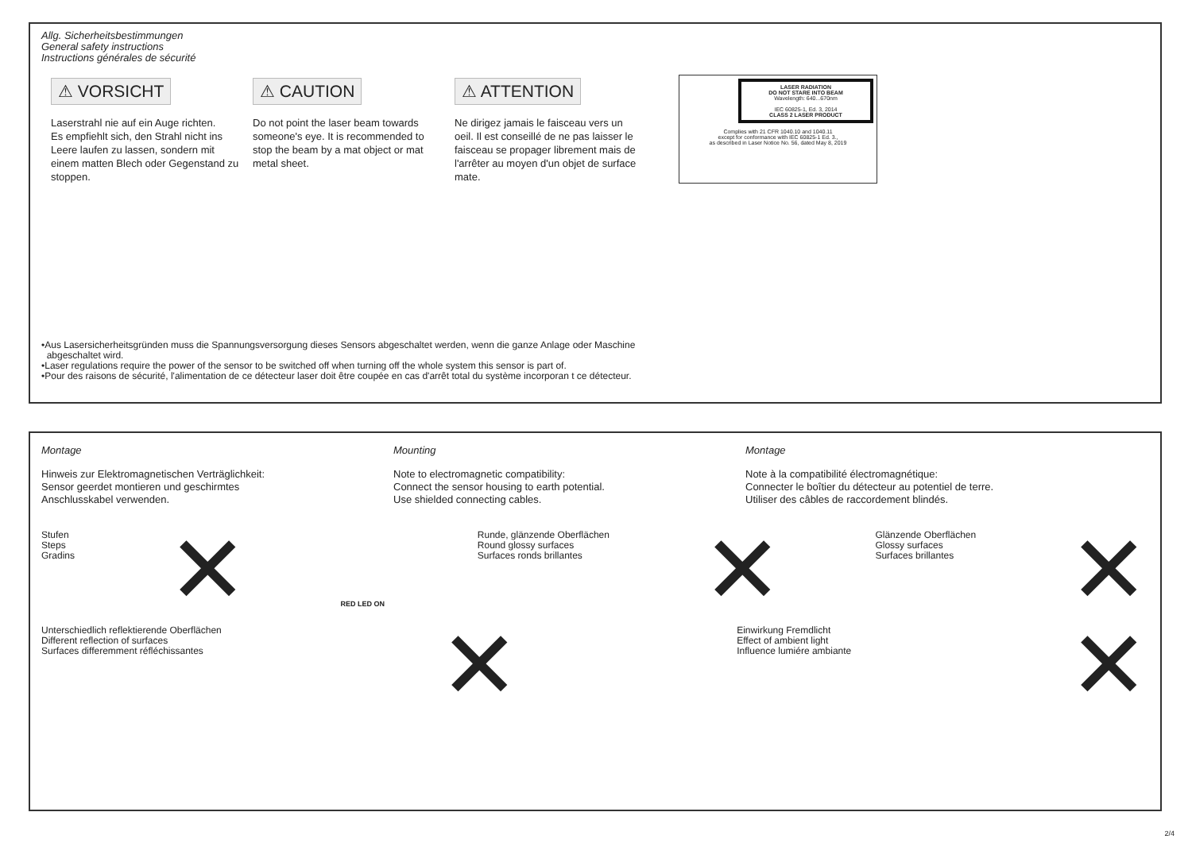Allg. Sicherheitsbestimmungen
General safety instructions
Instructions générales de sécurité
⚠ VORSICHT
Laserstrahl nie auf ein Auge richten.
Es empfiehlt sich, den Strahl nicht ins Leere laufen zu lassen, sondern mit einem matten Blech oder Gegenstand zu stoppen.
⚠ CAUTION
Do not point the laser beam towards someone's eye. It is recommended to stop the beam by a mat object or mat metal sheet.
⚠ ATTENTION
Ne dirigez jamais le faisceau vers un oeil. Il est conseillé de ne pas laisser le faisceau se propager librement mais de l'arrêter au moyen d'un objet de surface mate.
LASER RADIATION
DO NOT STARE INTO BEAM
Wavelength: 640...670nm
IEC 60825-1, Ed. 3, 2014
CLASS 2 LASER PRODUCT
Complies with 21 CFR 1040.10 and 1040.11
except for conformance with IEC 60825-1 Ed. 3.,
as described in Laser Notice No. 56, dated May 8, 2019
•Aus Lasersicherheitsgründen muss die Spannungsversorgung dieses Sensors abgeschaltet werden, wenn die ganze Anlage oder Maschine
abgeschaltet wird.
•Laser regulations require the power of the sensor to be switched off when turning off the whole system this sensor is part of.
•Pour des raisons de sécurité, l'alimentation de ce détecteur laser doit être coupée en cas d'arrêt total du système incorporan t ce détecteur.
Montage Mounting Montage
Hinweis zur Elektromagnetischen Verträglichkeit:
Sensor geerdet montieren und geschirmtes
Anschlusskabel verwenden.
Note to electromagnetic compatibility:
Connect the sensor housing to earth potential.
Use shielded connecting cables.
Note à la compatibilité électromagnétique:
Connecter le boîtier du détecteur au potentiel de terre.
Utiliser des câbles de raccordement blindés.
Stufen
Steps
Gradins
✕
RED LED ON
Runde, glänzende Oberflächen
Round glossy surfaces
Surfaces ronds brillantes
✕
Glänzende Oberflächen
Glossy surfaces
Surfaces brillantes
✕
Unterschiedlich reflektierende Oberflächen
Different reflection of surfaces
Surfaces differemment réfléchissantes
✕
Einwirkung Fremdlicht
Effect of ambient light
Influence lumiére ambiante
✕
2/4